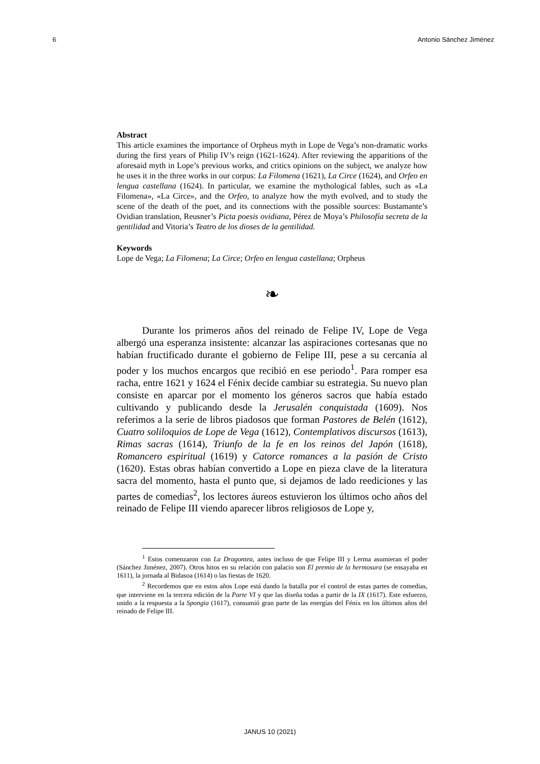6 Antonio Sánchez Jiménez
Abstract
This article examines the importance of Orpheus myth in Lope de Vega’s non-dramatic works during the first years of Philip IV’s reign (1621-1624). After reviewing the apparitions of the aforesaid myth in Lope’s previous works, and critics opinions on the subject, we analyze how he uses it in the three works in our corpus: La Filomena (1621), La Circe (1624), and Orfeo en lengua castellana (1624). In particular, we examine the mythological fables, such as «La Filomena», «La Circe», and the Orfeo, to analyze how the myth evolved, and to study the scene of the death of the poet, and its connections with the possible sources: Bustamante’s Ovidian translation, Reusner’s Picta poesis ovidiana, Pérez de Moya’s Philosofía secreta de la gentilidad and Vitoria’s Teatro de los dioses de la gentilidad.
Keywords
Lope de Vega; La Filomena; La Circe; Orfeo en lengua castellana; Orpheus
❧
Durante los primeros años del reinado de Felipe IV, Lope de Vega albergó una esperanza insistente: alcanzar las aspiraciones cortesanas que no habían fructificado durante el gobierno de Felipe III, pese a su cercanía al poder y los muchos encargos que recibió en ese periodo<sup>1</sup>. Para romper esa racha, entre 1621 y 1624 el Fénix decide cambiar su estrategia. Su nuevo plan consiste en aparcar por el momento los géneros sacros que había estado cultivando y publicando desde la Jerusalén conquistada (1609). Nos referimos a la serie de libros piadosos que forman Pastores de Belén (1612), Cuatro soliloquios de Lope de Vega (1612), Contemplativos discursos (1613), Rimas sacras (1614), Triunfo de la fe en los reinos del Japón (1618), Romancero espiritual (1619) y Catorce romances a la pasión de Cristo (1620). Estas obras habían convertido a Lope en pieza clave de la literatura sacra del momento, hasta el punto que, si dejamos de lado reediciones y las partes de comedias<sup>2</sup>, los lectores áureos estuvieron los últimos ocho años del reinado de Felipe III viendo aparecer libros religiosos de Lope y,
<sup>1</sup> Estos comenzaron con La Dragontea, antes incluso de que Felipe III y Lerma asumieran el poder (Sánchez Jiménez, 2007). Otros hitos en su relación con palacio son El premio de la hermosura (se ensayaba en 1611), la jornada al Bidasoa (1614) o las fiestas de 1620.
<sup>2</sup> Recordemos que en estos años Lope está dando la batalla por el control de estas partes de comedias, que interviene en la tercera edición de la Parte VI y que las diseña todas a partir de la IX (1617). Este esfuerzo, unido a la respuesta a la Spongia (1617), consumió gran parte de las energías del Fénix en los últimos años del reinado de Felipe III.
JANUS 10 (2021)